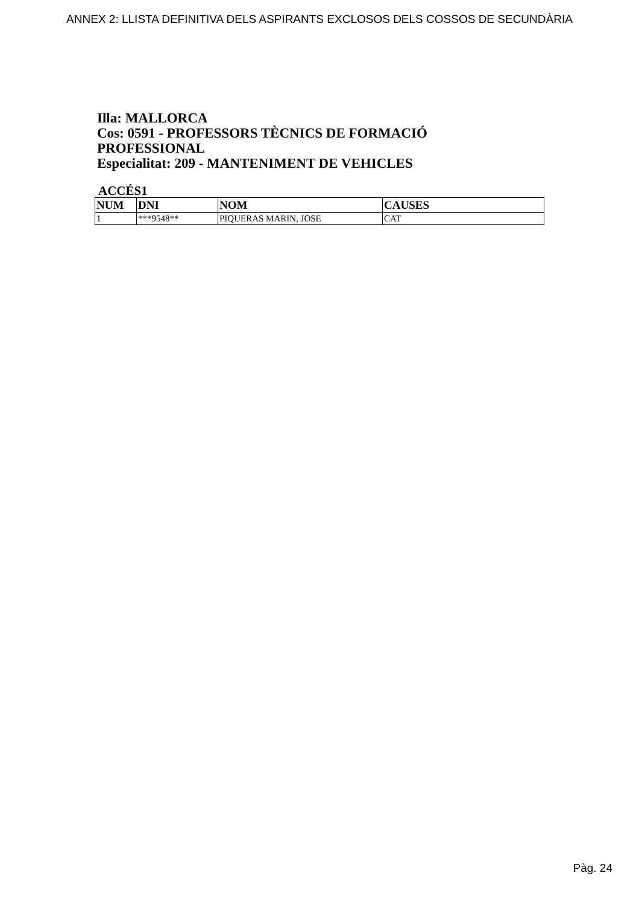ANNEX 2: LLISTA DEFINITIVA DELS ASPIRANTS EXCLOSOS DELS COSSOS DE SECUNDÀRIA
Illa: MALLORCA
Cos: 0591 - PROFESSORS TÈCNICS DE FORMACIÓ PROFESSIONAL
Especialitat: 209 - MANTENIMENT DE VEHICLES
ACCÉS1
| NUM | DNI | NOM | CAUSES |
| --- | --- | --- | --- |
| 1 | ***9548** | PIQUERAS MARIN, JOSE | CAT |
Pàg. 24